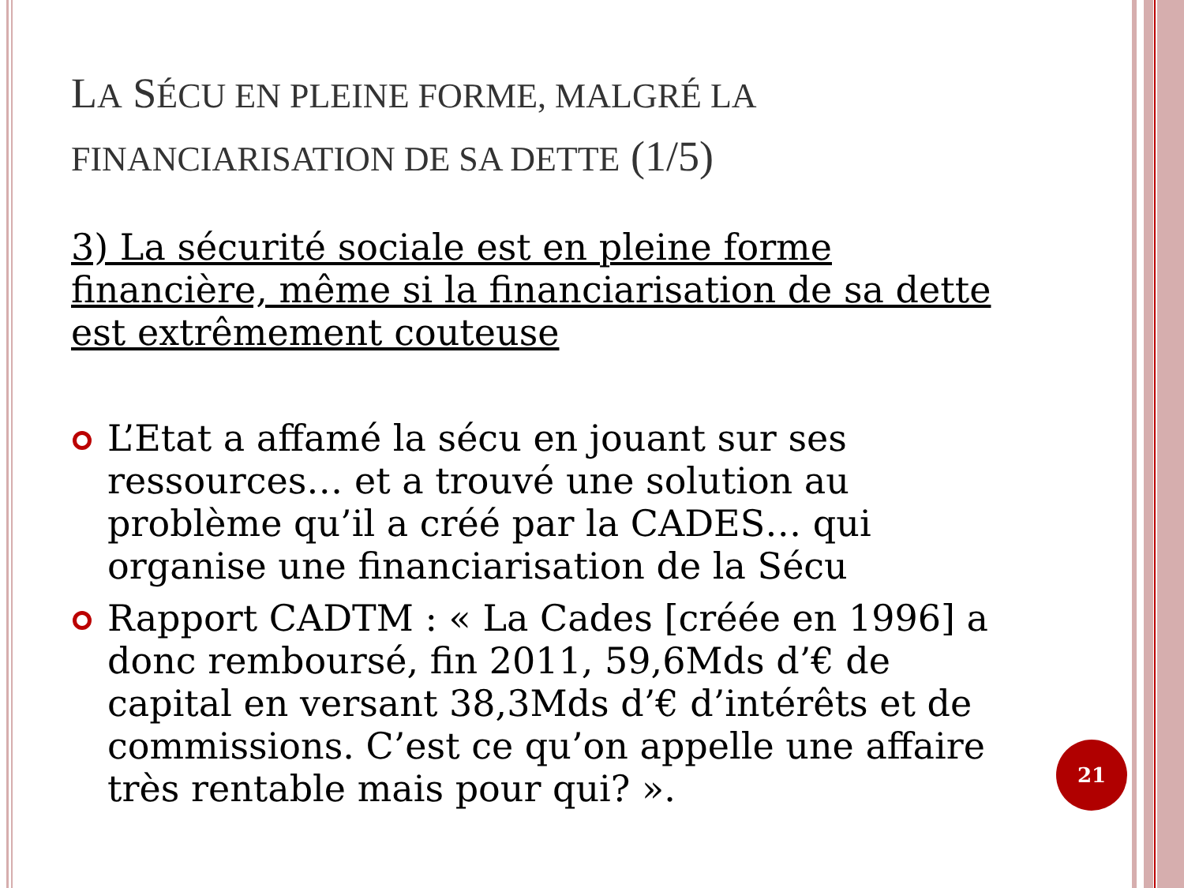LA SÉCU EN PLEINE FORME, MALGRÉ LA FINANCIARISATION DE SA DETTE (1/5)
3) La sécurité sociale est en pleine forme financière, même si la financiarisation de sa dette est extrêmement couteuse
L’Etat a affamé la sécu en jouant sur ses ressources… et a trouvé une solution au problème qu’il a créé par la CADES… qui organise une financiarisation de la Sécu
Rapport CADTM : « La Cades [créée en 1996] a donc remboursé, fin 2011, 59,6Mds d’€ de capital en versant 38,3Mds d’€ d’intérêts et de commissions. C’est ce qu’on appelle une affaire très rentable mais pour qui? ».
21